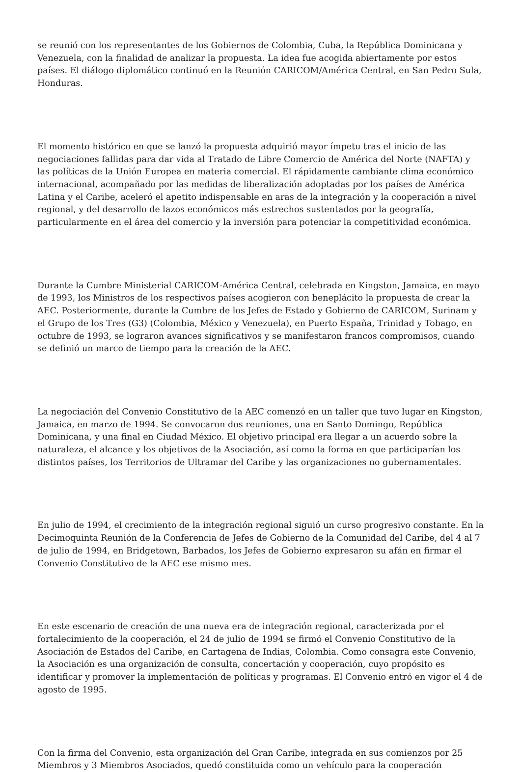se reunió con los representantes de los Gobiernos de Colombia, Cuba, la República Dominicana y Venezuela, con la finalidad de analizar la propuesta. La idea fue acogida abiertamente por estos países. El diálogo diplomático continuó en la Reunión CARICOM/América Central, en San Pedro Sula, Honduras.
El momento histórico en que se lanzó la propuesta adquirió mayor ímpetu tras el inicio de las negociaciones fallidas para dar vida al Tratado de Libre Comercio de América del Norte (NAFTA) y las políticas de la Unión Europea en materia comercial. El rápidamente cambiante clima económico internacional, acompañado por las medidas de liberalización adoptadas por los países de América Latina y el Caribe, aceleró el apetito indispensable en aras de la integración y la cooperación a nivel regional, y del desarrollo de lazos económicos más estrechos sustentados por la geografía, particularmente en el área del comercio y la inversión para potenciar la competitividad económica.
Durante la Cumbre Ministerial CARICOM-América Central, celebrada en Kingston, Jamaica, en mayo de 1993, los Ministros de los respectivos países acogieron con beneplácito la propuesta de crear la AEC. Posteriormente, durante la Cumbre de los Jefes de Estado y Gobierno de CARICOM, Surinam y el Grupo de los Tres (G3) (Colombia, México y Venezuela), en Puerto España, Trinidad y Tobago, en octubre de 1993, se lograron avances significativos y se manifestaron francos compromisos, cuando se definió un marco de tiempo para la creación de la AEC.
La negociación del Convenio Constitutivo de la AEC comenzó en un taller que tuvo lugar en Kingston, Jamaica, en marzo de 1994. Se convocaron dos reuniones, una en Santo Domingo, República Dominicana, y una final en Ciudad México. El objetivo principal era llegar a un acuerdo sobre la naturaleza, el alcance y los objetivos de la Asociación, así como la forma en que participarían los distintos países, los Territorios de Ultramar del Caribe y las organizaciones no gubernamentales.
En julio de 1994, el crecimiento de la integración regional siguió un curso progresivo constante. En la Decimoquinta Reunión de la Conferencia de Jefes de Gobierno de la Comunidad del Caribe, del 4 al 7 de julio de 1994, en Bridgetown, Barbados, los Jefes de Gobierno expresaron su afán en firmar el Convenio Constitutivo de la AEC ese mismo mes.
En este escenario de creación de una nueva era de integración regional, caracterizada por el fortalecimiento de la cooperación, el 24 de julio de 1994 se firmó el Convenio Constitutivo de la Asociación de Estados del Caribe, en Cartagena de Indias, Colombia. Como consagra este Convenio, la Asociación es una organización de consulta, concertación y cooperación, cuyo propósito es identificar y promover la implementación de políticas y programas. El Convenio entró en vigor el 4 de agosto de 1995.
Con la firma del Convenio, esta organización del Gran Caribe, integrada en sus comienzos por 25 Miembros y 3 Miembros Asociados, quedó constituida como un vehículo para la cooperación